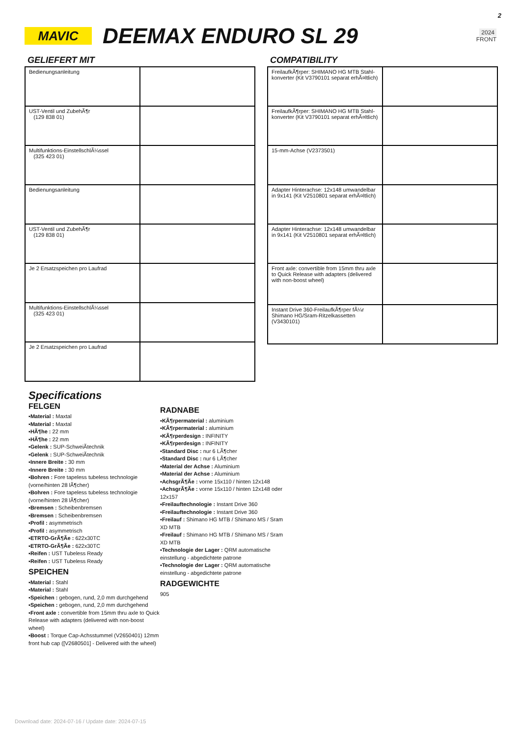2
MAVIC
DEEMAX ENDURO SL 29
2024
FRONT
GELIEFERT MIT
| Bedienungsanleitung | |
| UST-Ventil und ZubehÃ¶r (129 838 01) | |
| Multifunktions-EinstellschlÃ¼ssel (325 423 01) | |
| Bedienungsanleitung | |
| UST-Ventil und ZubehÃ¶r (129 838 01) | |
| Je 2 Ersatzspeichen pro Laufrad | |
| Multifunktions-EinstellschlÃ¼ssel (325 423 01) | |
| Je 2 Ersatzspeichen pro Laufrad | |
COMPATIBILITY
| FreilaufkÃ¶rper: SHIMANO HG MTB Stahl-konverter (Kit V3790101 separat erhÃ¤ltlich) | |
| FreilaufkÃ¶rper: SHIMANO HG MTB Stahl-konverter (Kit V3790101 separat erhÃ¤ltlich) | |
| 15-mm-Achse (V2373501) | |
| Adapter Hinterachse: 12x148 umwandelbar in 9x141 (Kit V2510801 separat erhÃ¤ltlich) | |
| Adapter Hinterachse: 12x148 umwandelbar in 9x141 (Kit V2510801 separat erhÃ¤ltlich) | |
| Front axle: convertible from 15mm thru axle to Quick Release with adapters (delivered with non-boost wheel) | |
| Instant Drive 360-FreilaufkÃ¶rper fÃ¼r Shimano HG/Sram-Ritzelkassetten (V3430101) | |
Specifications
FELGEN
▪Material : Maxtal
▪Material : Maxtal
▪HÃ¶he : 22 mm
▪HÃ¶he : 22 mm
▪Gelenk : SUP-SchweiÃtechnik
▪Gelenk : SUP-SchweiÃtechnik
▪Innere Breite : 30 mm
▪Innere Breite : 30 mm
▪Bohren : Fore tapeless tubeless technologie (vorne/hinten 28 lÃ¶cher)
▪Bohren : Fore tapeless tubeless technologie (vorne/hinten 28 lÃ¶cher)
▪Bremsen : Scheibenbremsen
▪Bremsen : Scheibenbremsen
▪Profil : asymmetrisch
▪Profil : asymmetrisch
▪ETRTO-GrÃ¶Ãe : 622x30TC
▪ETRTO-GrÃ¶Ãe : 622x30TC
▪Reifen : UST Tubeless Ready
▪Reifen : UST Tubeless Ready
SPEICHEN
▪Material : Stahl
▪Material : Stahl
▪Speichen : gebogen, rund, 2,0 mm durchgehend
▪Speichen : gebogen, rund, 2,0 mm durchgehend
▪Front axle : convertible from 15mm thru axle to Quick Release with adapters (delivered with non-boost wheel)
▪Boost : Torque Cap-Achsstummel (V2650401) 12mm front hub cap ([V2680501] - Delivered with the wheel)
RADNABE
▪KÃ¶rpermaterial : aluminium
▪KÃ¶rpermaterial : aluminium
▪KÃ¶rperdesign : INFINITY
▪KÃ¶rperdesign : INFINITY
▪Standard Disc : nur 6 LÃ¶cher
▪Standard Disc : nur 6 LÃ¶cher
▪Material der Achse : Aluminium
▪Material der Achse : Aluminium
▪AchsgrÃ¶Ãe : vorne 15x110 / hinten 12x148
▪AchsgrÃ¶Ãe : vorne 15x110 / hinten 12x148 oder 12x157
▪Freilauftechnologie : Instant Drive 360
▪Freilauftechnologie : Instant Drive 360
▪Freilauf : Shimano HG MTB / Shimano MS / Sram XD MTB
▪Freilauf : Shimano HG MTB / Shimano MS / Sram XD MTB
▪Technologie der Lager : QRM automatische einstellung - abgedichtete patrone
▪Technologie der Lager : QRM automatische einstellung - abgedichtete patrone
RADGEWICHTE
905
Download date: 2024-07-16 / Update date: 2024-07-15